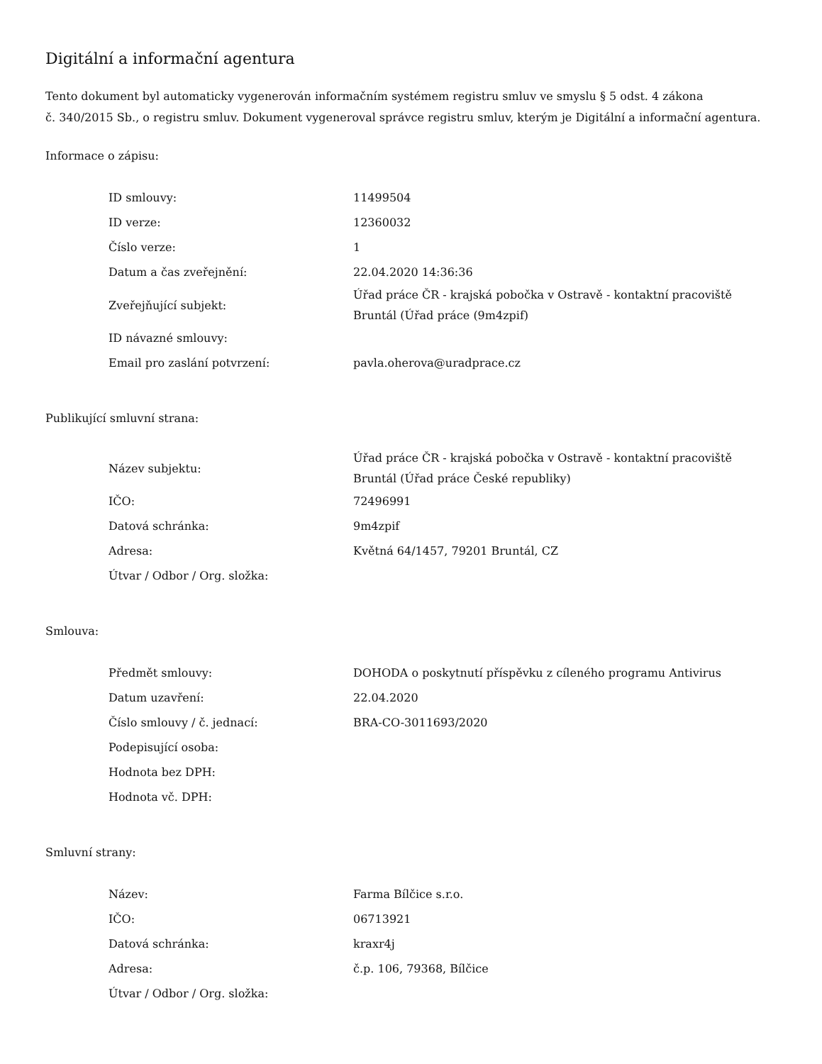Digitální a informační agentura
Tento dokument byl automaticky vygenerován informačním systémem registru smluv ve smyslu § 5 odst. 4 zákona
č. 340/2015 Sb., o registru smluv. Dokument vygeneroval správce registru smluv, kterým je Digitální a informační agentura.
Informace o zápisu:
| ID smlouvy: | 11499504 |
| ID verze: | 12360032 |
| Číslo verze: | 1 |
| Datum a čas zveřejnění: | 22.04.2020 14:36:36 |
| Zveřejňující subjekt: | Úřad práce ČR - krajská pobočka v Ostravě - kontaktní pracoviště Bruntál (Úřad práce (9m4zpif) |
| ID návazné smlouvy: | |
| Email pro zaslání potvrzení: | pavla.oherova@uradprace.cz |
Publikující smluvní strana:
| Název subjektu: | Úřad práce ČR - krajská pobočka v Ostravě - kontaktní pracoviště Bruntál (Úřad práce České republiky) |
| IČO: | 72496991 |
| Datová schránka: | 9m4zpif |
| Adresa: | Květná 64/1457, 79201 Bruntál, CZ |
| Útvar / Odbor / Org. složka: | |
Smlouva:
| Předmět smlouvy: | DOHODA o poskytnutí příspěvku z cíleného programu Antivirus |
| Datum uzavření: | 22.04.2020 |
| Číslo smlouvy / č. jednací: | BRA-CO-3011693/2020 |
| Podepisující osoba: | |
| Hodnota bez DPH: | |
| Hodnota vč. DPH: | |
Smluvní strany:
| Název: | Farma Bílčice s.r.o. |
| IČO: | 06713921 |
| Datová schránka: | kraxr4j |
| Adresa: | č.p. 106, 79368, Bílčice |
| Útvar / Odbor / Org. složka: | |